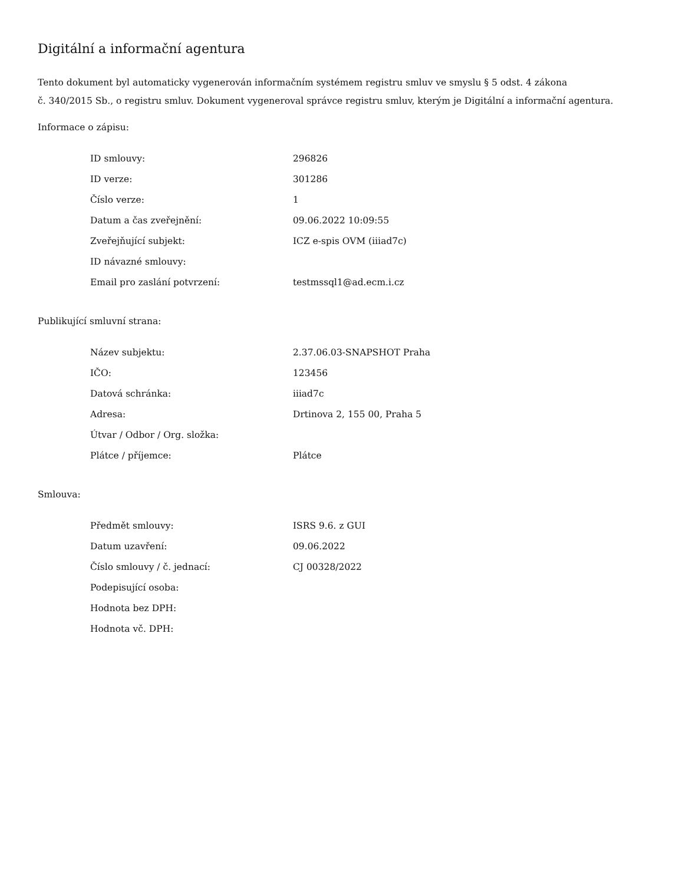Digitální a informační agentura
Tento dokument byl automaticky vygenerován informačním systémem registru smluv ve smyslu § 5 odst. 4 zákona
č. 340/2015 Sb., o registru smluv. Dokument vygeneroval správce registru smluv, kterým je Digitální a informační agentura.
Informace o zápisu:
| ID smlouvy: | 296826 |
| ID verze: | 301286 |
| Číslo verze: | 1 |
| Datum a čas zveřejnění: | 09.06.2022 10:09:55 |
| Zveřejňující subjekt: | ICZ e-spis OVM (iiiad7c) |
| ID návazné smlouvy: | |
| Email pro zaslání potvrzení: | testmssql1@ad.ecm.i.cz |
Publikující smluvní strana:
| Název subjektu: | 2.37.06.03-SNAPSHOT Praha |
| IČO: | 123456 |
| Datová schránka: | iiiad7c |
| Adresa: | Drtinova 2, 155 00, Praha 5 |
| Útvar / Odbor / Org. složka: | |
| Plátce / příjemce: | Plátce |
Smlouva:
| Předmět smlouvy: | ISRS 9.6. z GUI |
| Datum uzavření: | 09.06.2022 |
| Číslo smlouvy / č. jednací: | CJ 00328/2022 |
| Podepisující osoba: | |
| Hodnota bez DPH: | |
| Hodnota vč. DPH: | |